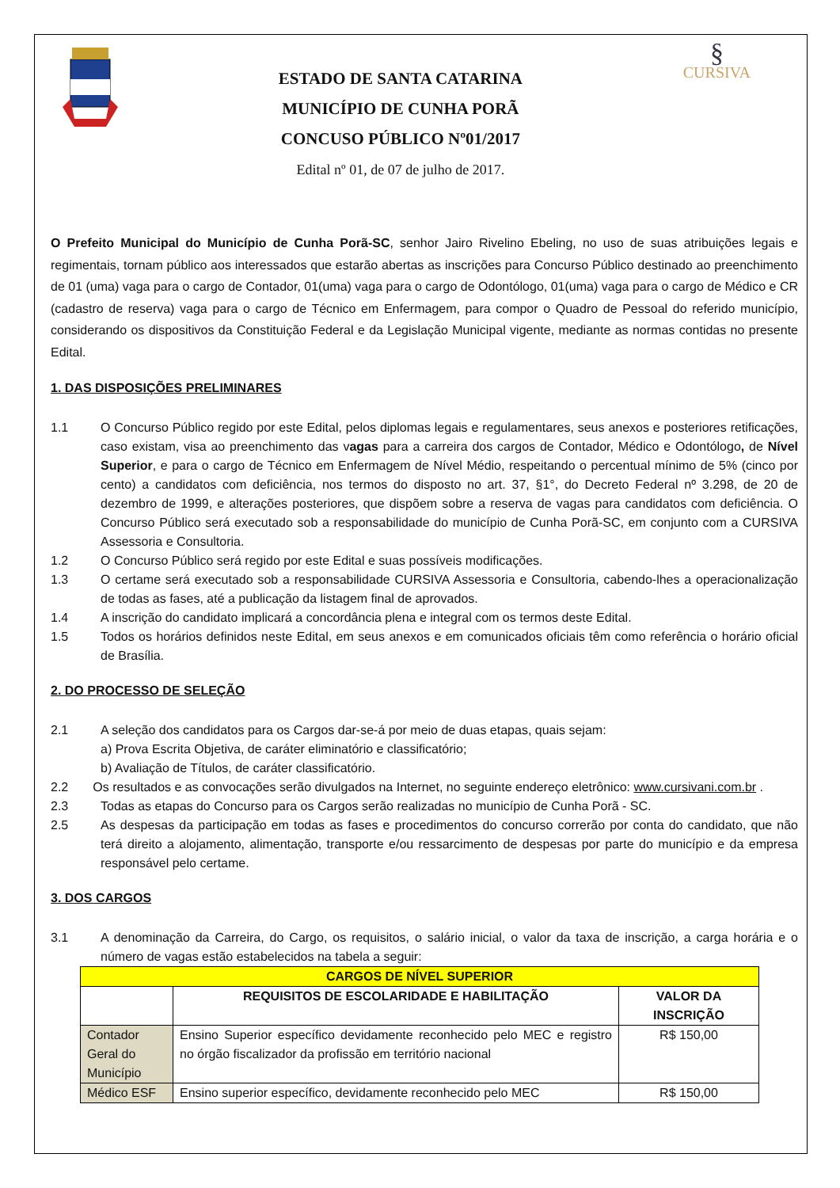ESTADO DE SANTA CATARINA
MUNICÍPIO DE CUNHA PORÃ
CONCUSO PÚBLICO Nº01/2017
Edital nº 01, de 07 de julho de 2017.
§
CURSIVA
O Prefeito Municipal do Município de Cunha Porã-SC, senhor Jairo Rivelino Ebeling, no uso de suas atribuições legais e regimentais, tornam público aos interessados que estarão abertas as inscrições para Concurso Público destinado ao preenchimento de 01 (uma) vaga para o cargo de Contador, 01(uma) vaga para o cargo de Odontólogo, 01(uma) vaga para o cargo de Médico e CR (cadastro de reserva) vaga para o cargo de Técnico em Enfermagem, para compor o Quadro de Pessoal do referido município, considerando os dispositivos da Constituição Federal e da Legislação Municipal vigente, mediante as normas contidas no presente Edital.
1. DAS DISPOSIÇÕES PRELIMINARES
1.1 O Concurso Público regido por este Edital, pelos diplomas legais e regulamentares, seus anexos e posteriores retificações, caso existam, visa ao preenchimento das vagas para a carreira dos cargos de Contador, Médico e Odontólogo, de Nível Superior, e para o cargo de Técnico em Enfermagem de Nível Médio, respeitando o percentual mínimo de 5% (cinco por cento) a candidatos com deficiência, nos termos do disposto no art. 37, §1°, do Decreto Federal nº 3.298, de 20 de dezembro de 1999, e alterações posteriores, que dispõem sobre a reserva de vagas para candidatos com deficiência. O Concurso Público será executado sob a responsabilidade do município de Cunha Porã-SC, em conjunto com a CURSIVA Assessoria e Consultoria.
1.2 O Concurso Público será regido por este Edital e suas possíveis modificações.
1.3 O certame será executado sob a responsabilidade CURSIVA Assessoria e Consultoria, cabendo-lhes a operacionalização de todas as fases, até a publicação da listagem final de aprovados.
1.4 A inscrição do candidato implicará a concordância plena e integral com os termos deste Edital.
1.5 Todos os horários definidos neste Edital, em seus anexos e em comunicados oficiais têm como referência o horário oficial de Brasília.
2. DO PROCESSO DE SELEÇÃO
2.1 A seleção dos candidatos para os Cargos dar-se-á por meio de duas etapas, quais sejam:
a) Prova Escrita Objetiva, de caráter eliminatório e classificatório;
b) Avaliação de Títulos, de caráter classificatório.
2.2 Os resultados e as convocações serão divulgados na Internet, no seguinte endereço eletrônico: www.cursivani.com.br .
2.3 Todas as etapas do Concurso para os Cargos serão realizadas no município de Cunha Porã - SC.
2.5 As despesas da participação em todas as fases e procedimentos do concurso correrão por conta do candidato, que não terá direito a alojamento, alimentação, transporte e/ou ressarcimento de despesas por parte do município e da empresa responsável pelo certame.
3. DOS CARGOS
3.1 A denominação da Carreira, do Cargo, os requisitos, o salário inicial, o valor da taxa de inscrição, a carga horária e o número de vagas estão estabelecidos na tabela a seguir:
| CARGOS DE NÍVEL SUPERIOR | | |
| --- | --- | --- |
| | REQUISITOS DE ESCOLARIDADE E HABILITAÇÃO | VALOR DA INSCRIÇÃO |
| Contador Geral do Município | Ensino Superior específico devidamente reconhecido pelo MEC e registro no órgão fiscalizador da profissão em território nacional | R$ 150,00 |
| Médico ESF | Ensino superior específico, devidamente reconhecido pelo MEC | R$ 150,00 |